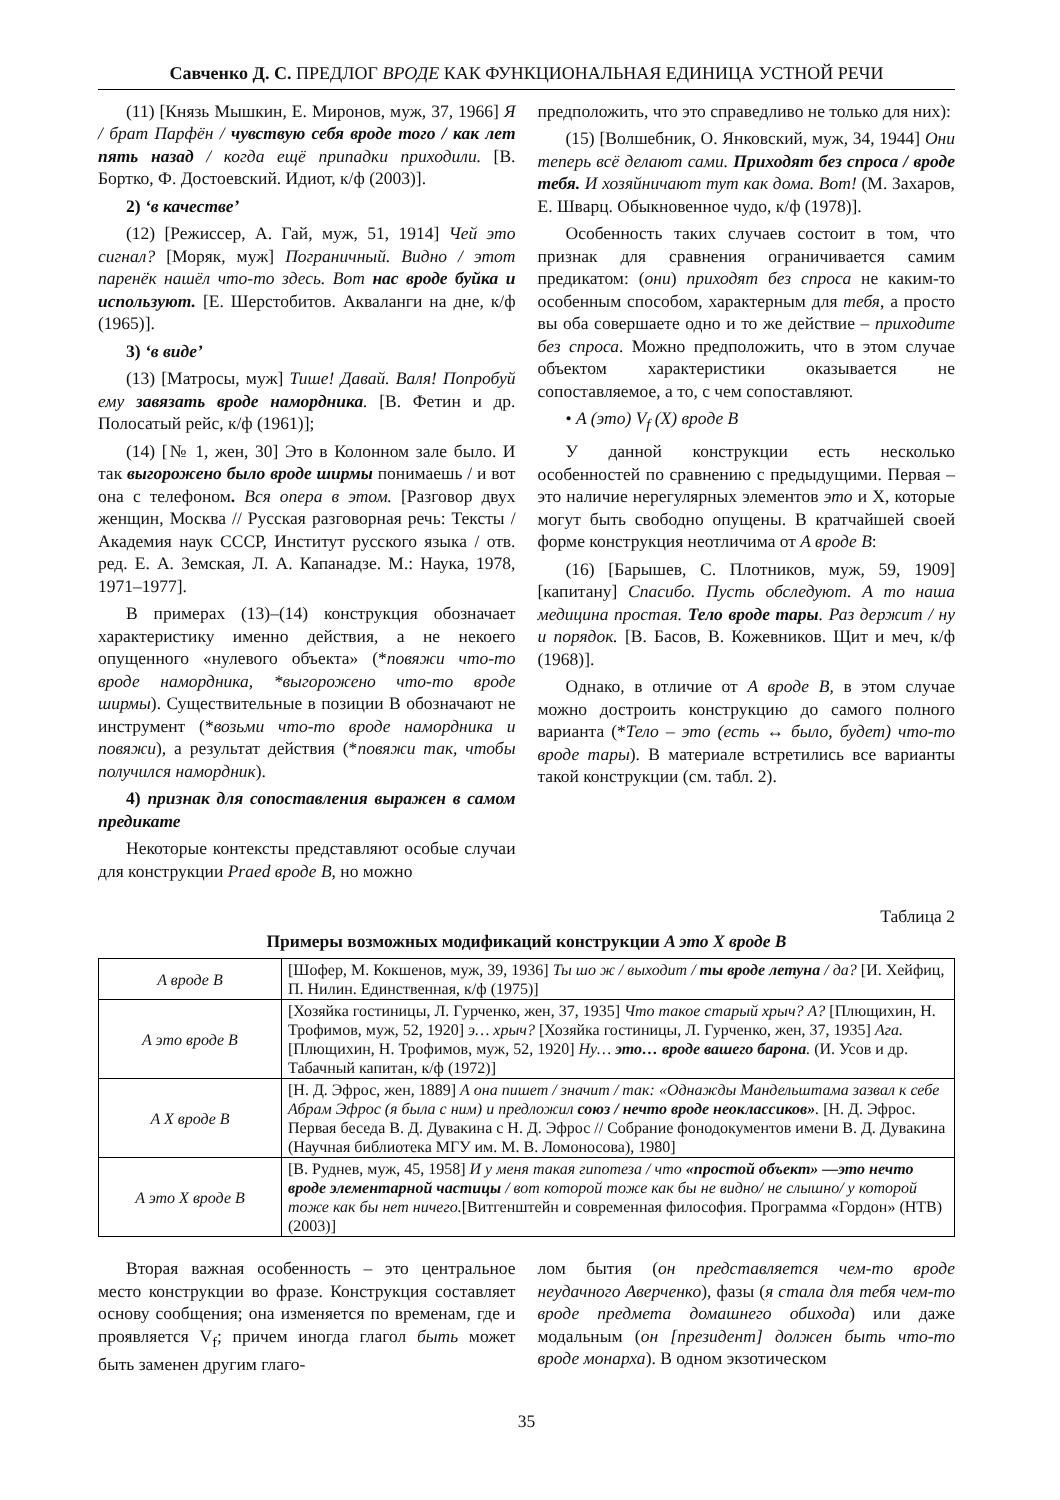Савченко Д. С. ПРЕДЛОГ ВРОДЕ КАК ФУНКЦИОНАЛЬНАЯ ЕДИНИЦА УСТНОЙ РЕЧИ
(11) [Князь Мышкин, Е. Миронов, муж, 37, 1966] Я / брат Парфён / чувствую себя вроде того / как лет пять назад / когда ещё припадки приходили. [В. Бортко, Ф. Достоевский. Идиот, к/ф (2003)].
2) ‘в качестве’
(12) [Режиссер, А. Гай, муж, 51, 1914] Чей это сигнал? [Моряк, муж] Пограничный. Видно / этот паренёк нашёл что-то здесь. Вот нас вроде буйка и используют. [Е. Шерстобитов. Акваланги на дне, к/ф (1965)].
3) ‘в виде’
(13) [Матросы, муж] Тише! Давай. Валя! Попробуй ему завязать вроде намордника. [В. Фетин и др. Полосатый рейс, к/ф (1961)];
(14) [№ 1, жен, 30] Это в Колонном зале было. И так выгорожено было вроде ширмы понимаешь / и вот она с телефоном. Вся опера в этом. [Разговор двух женщин, Москва // Русская разговорная речь: Тексты / Академия наук СССР, Институт русского языка / отв. ред. Е. А. Земская, Л. А. Капанадзе. М.: Наука, 1978, 1971–1977].
В примерах (13)–(14) конструкция обозначает характеристику именно действия, а не некоего опущенного «нулевого объекта» (*повяжи что-то вроде намордника, *выгорожено что-то вроде ширмы). Существительные в позиции В обозначают не инструмент (*возьми что-то вроде намордника и повяжи), а результат действия (*повяжи так, чтобы получился намордник).
4) признак для сопоставления выражен в самом предикате
Некоторые контексты представляют особые случаи для конструкции Praed вроде B, но можно
предположить, что это справедливо не только для них):
(15) [Волшебник, О. Янковский, муж, 34, 1944] Они теперь всё делают сами. Приходят без спроса / вроде тебя. И хозяйничают тут как дома. Вот! (М. Захаров, Е. Шварц. Обыкновенное чудо, к/ф (1978)].
Особенность таких случаев состоит в том, что признак для сравнения ограничивается самим предикатом: (они) приходят без спроса не каким-то особенным способом, характерным для тебя, а просто вы оба совершаете одно и то же действие – приходите без спроса. Можно предположить, что в этом случае объектом характеристики оказывается не сопоставляемое, а то, с чем сопоставляют.
• A (это) V<sub>f</sub> (X) вроде B
У данной конструкции есть несколько особенностей по сравнению с предыдущими. Первая – это наличие нерегулярных элементов это и Х, которые могут быть свободно опущены. В кратчайшей своей форме конструкция неотличима от A вроде B:
(16) [Барышев, С. Плотников, муж, 59, 1909] [капитану] Спасибо. Пусть обследуют. А то наша медицина простая. Тело вроде тары. Раз держит / ну и порядок. [В. Басов, В. Кожевников. Щит и меч, к/ф (1968)].
Однако, в отличие от A вроде B, в этом случае можно достроить конструкцию до самого полного варианта (*Тело – это (есть ↔ было, будет) что-то вроде тары). В материале встретились все варианты такой конструкции (см. табл. 2).
Таблица 2
Примеры возможных модификаций конструкции A это X вроде B
| A вроде B | [Шофер, М. Кокшенов, муж, 39, 1936] Ты шо ж / выходит / ты вроде летуна / да? [И. Хейфиц, П. Нилин. Единственная, к/ф (1975)] |
| A это вроде B | [Хозяйка гостиницы, Л. Гурченко, жен, 37, 1935] Что такое старый хрыч? А? [Плющихин, Н. Трофимов, муж, 52, 1920] э… хрыч? [Хозяйка гостиницы, Л. Гурченко, жен, 37, 1935] Ага. [Плющихин, Н. Трофимов, муж, 52, 1920] Ну… это… вроде вашего барона . (И. Усов и др. Табачный капитан, к/ф (1972)] |
| A X вроде B | [Н. Д. Эфрос, жен, 1889] А она пишет / значит / так: «Однажды Мандельштама зазвал к себе Абрам Эфрос (я была с ним) и предложил союз / нечто вроде неоклассиков» . [Н. Д. Эфрос. Первая беседа В. Д. Дувакина с Н. Д. Эфрос // Собрание фонодокументов имени В. Д. Дувакина (Научная библиотека МГУ им. М. В. Ломоносова), 1980] |
| A это X вроде B | [В. Руднев, муж, 45, 1958] И у меня такая гипотеза / что «простой объект» —это нечто вроде элементарной частицы / вот которой тоже как бы не видно/ не слышно/ у которой тоже как бы нет ничего. [Витгенштейн и современная философия. Программа «Гордон» (НТВ) (2003)] |
Вторая важная особенность – это центральное место конструкции во фразе. Конструкция составляет основу сообщения; она изменяется по временам, где и проявляется V<sub>f</sub>; причем иногда глагол быть может быть заменен другим глаго-
лом бытия (он представляется чем-то вроде неудачного Аверченко), фазы (я стала для тебя чем-то вроде предмета домашнего обихода) или даже модальным (он [президент] должен быть что-то вроде монарха). В одном экзотическом
35